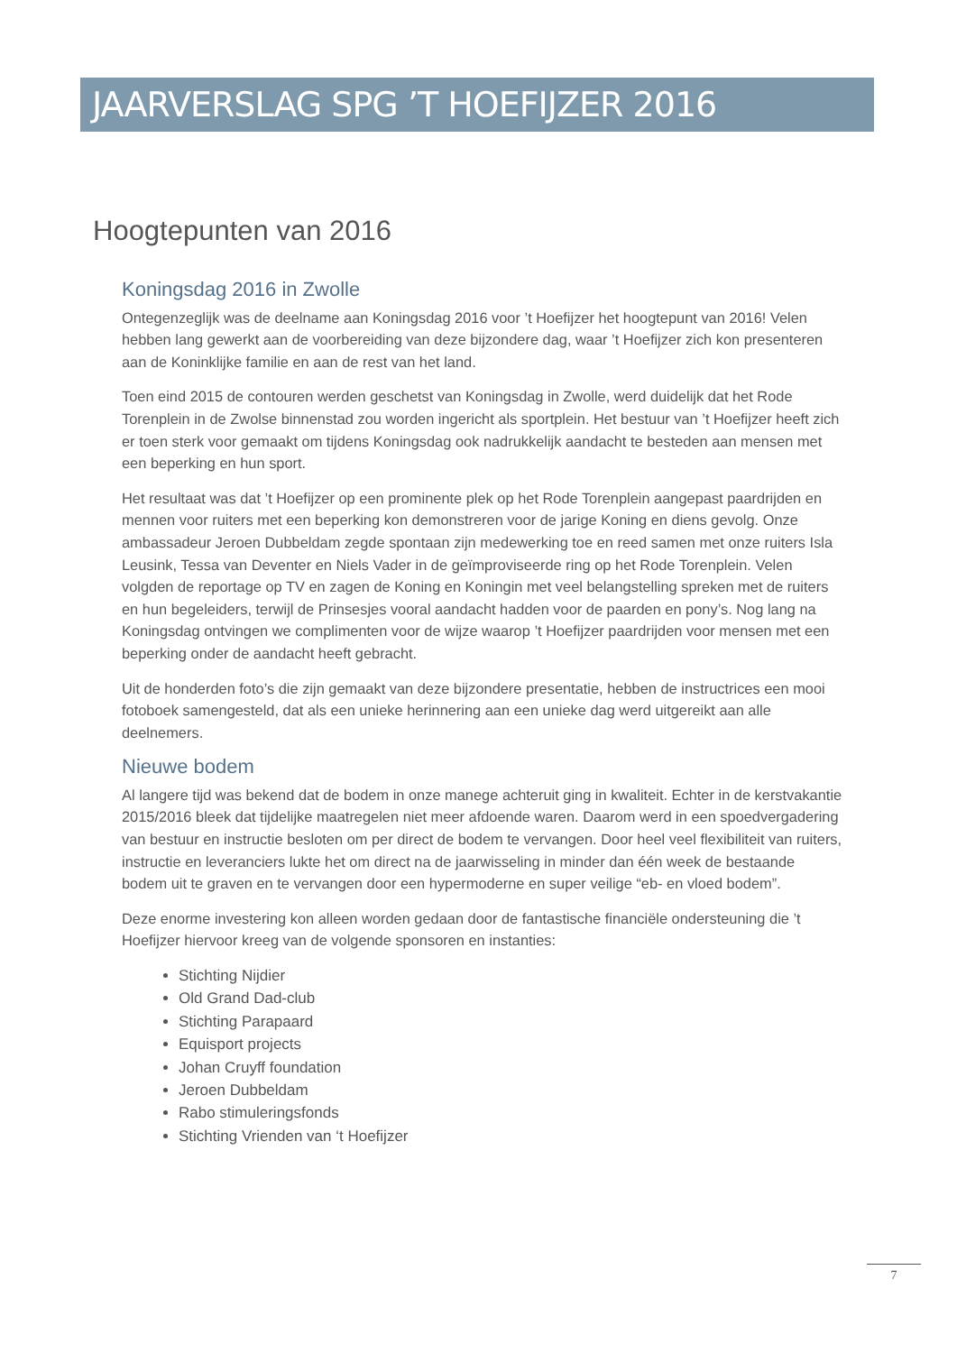JAARVERSLAG SPG ’T HOEFIJZER 2016
Hoogtepunten van 2016
Koningsdag 2016 in Zwolle
Ontegenzeglijk was de deelname aan Koningsdag 2016 voor ’t Hoefijzer het hoogtepunt van 2016! Velen hebben lang gewerkt aan de voorbereiding van deze bijzondere dag, waar ’t Hoefijzer zich kon presenteren aan de Koninklijke familie en aan de rest van het land.
Toen eind 2015 de contouren werden geschetst van Koningsdag in Zwolle, werd duidelijk dat het Rode Torenplein in de Zwolse binnenstad zou worden ingericht als sportplein. Het bestuur van ’t Hoefijzer heeft zich er toen sterk voor gemaakt om tijdens Koningsdag ook nadrukkelijk aandacht te besteden aan mensen met een beperking en hun sport.
Het resultaat was dat ’t Hoefijzer op een prominente plek op het Rode Torenplein aangepast paardrijden en mennen voor ruiters met een beperking kon demonstreren voor de jarige Koning en diens gevolg. Onze ambassadeur Jeroen Dubbeldam zegde spontaan zijn medewerking toe en reed samen met onze ruiters Isla Leusink, Tessa van Deventer en Niels Vader in de geïmproviseerde ring op het Rode Torenplein. Velen volgden de reportage op TV en zagen de Koning en Koningin met veel belangstelling spreken met de ruiters en hun begeleiders, terwijl de Prinsesjes vooral aandacht hadden voor de paarden en pony’s. Nog lang na Koningsdag ontvingen we complimenten voor de wijze waarop ’t Hoefijzer paardrijden voor mensen met een beperking onder de aandacht heeft gebracht.
Uit de honderden foto’s die zijn gemaakt van deze bijzondere presentatie, hebben de instructrices een mooi fotoboek samengesteld, dat als een unieke herinnering aan een unieke dag werd uitgereikt aan alle deelnemers.
Nieuwe bodem
Al langere tijd was bekend dat de bodem in onze manege achteruit ging in kwaliteit. Echter in de kerstvakantie 2015/2016 bleek dat tijdelijke maatregelen niet meer afdoende waren. Daarom werd in een spoedvergadering van bestuur en instructie besloten om per direct de bodem te vervangen. Door heel veel flexibiliteit van ruiters, instructie en leveranciers lukte het om direct na de jaarwisseling in minder dan één week de bestaande bodem uit te graven en te vervangen door een hypermoderne en super veilige “eb- en vloed bodem”.
Deze enorme investering kon alleen worden gedaan door de fantastische financiële ondersteuning die ’t Hoefijzer hiervoor kreeg van de volgende sponsoren en instanties:
Stichting Nijdier
Old Grand Dad-club
Stichting Parapaard
Equisport projects
Johan Cruyff foundation
Jeroen Dubbeldam
Rabo stimuleringsfonds
Stichting Vrienden van ‘t Hoefijzer
7